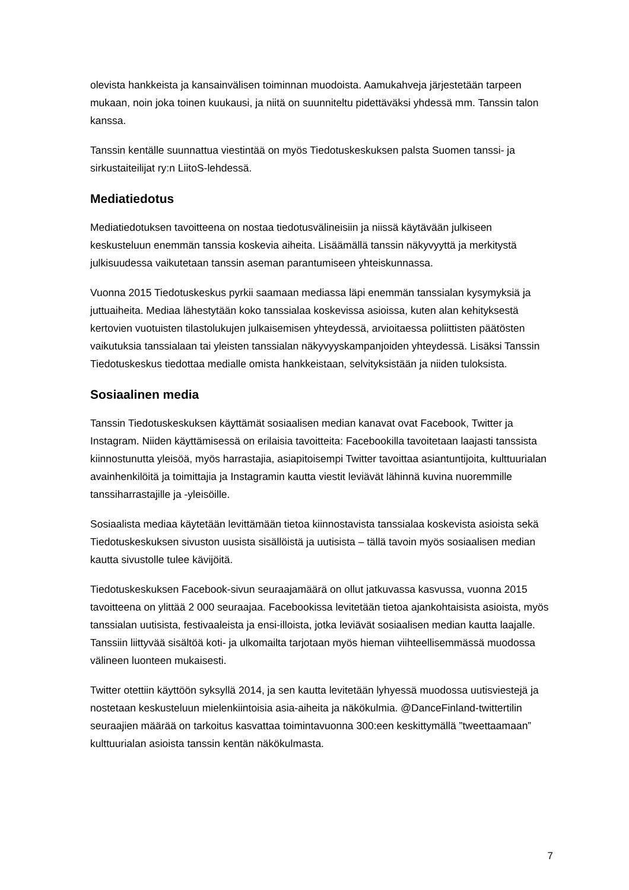olevista hankkeista ja kansainvälisen toiminnan muodoista. Aamukahveja järjestetään tarpeen mukaan, noin joka toinen kuukausi, ja niitä on suunniteltu pidettäväksi yhdessä mm. Tanssin talon kanssa.
Tanssin kentälle suunnattua viestintää on myös Tiedotuskeskuksen palsta Suomen tanssi- ja sirkustaiteilijat ry:n LiitoS-lehdessä.
Mediatiedotus
Mediatiedotuksen tavoitteena on nostaa tiedotusvälineisiin ja niissä käytävään julkiseen keskusteluun enemmän tanssia koskevia aiheita. Lisäämällä tanssin näkyvyyttä ja merkitystä julkisuudessa vaikutetaan tanssin aseman parantumiseen yhteiskunnassa.
Vuonna 2015 Tiedotuskeskus pyrkii saamaan mediassa läpi enemmän tanssialan kysymyksiä ja juttuaiheita. Mediaa lähestytään koko tanssialaa koskevissa asioissa, kuten alan kehityksestä kertovien vuotuisten tilastolukujen julkaisemisen yhteydessä, arvioitaessa poliittisten päätösten vaikutuksia tanssialaan tai yleisten tanssialan näkyvyyskampanjoiden yhteydessä. Lisäksi Tanssin Tiedotuskeskus tiedottaa medialle omista hankkeistaan, selvityksistään ja niiden tuloksista.
Sosiaalinen media
Tanssin Tiedotuskeskuksen käyttämät sosiaalisen median kanavat ovat Facebook, Twitter ja Instagram. Niiden käyttämisessä on erilaisia tavoitteita: Facebookilla tavoitetaan laajasti tanssista kiinnostunutta yleisöä, myös harrastajia, asiapitoisempi Twitter tavoittaa asiantuntijoita, kulttuurialan avainhenkilöitä ja toimittajia ja Instagramin kautta viestit leviävät lähinnä kuvina nuoremmille tanssiharrastajille ja -yleisöille.
Sosiaalista mediaa käytetään levittämään tietoa kiinnostavista tanssialaa koskevista asioista sekä Tiedotuskeskuksen sivuston uusista sisällöistä ja uutisista – tällä tavoin myös sosiaalisen median kautta sivustolle tulee kävijöitä.
Tiedotuskeskuksen Facebook-sivun seuraajamäärä on ollut jatkuvassa kasvussa, vuonna 2015 tavoitteena on ylittää 2 000 seuraajaa. Facebookissa levitetään tietoa ajankohtaisista asioista, myös tanssialan uutisista, festivaaleista ja ensi-illoista, jotka leviävät sosiaalisen median kautta laajalle. Tanssiin liittyvää sisältöä koti- ja ulkomailta tarjotaan myös hieman viihteellisemmässä muodossa välineen luonteen mukaisesti.
Twitter otettiin käyttöön syksyllä 2014, ja sen kautta levitetään lyhyessä muodossa uutisviestejä ja nostetaan keskusteluun mielenkiintoisia asia-aiheita ja näkökulmia. @DanceFinland-twittertilin seuraajien määrää on tarkoitus kasvattaa toimintavuonna 300:een keskittymällä ”tweettaamaan” kulttuurialan asioista tanssin kentän näkökulmasta.
7